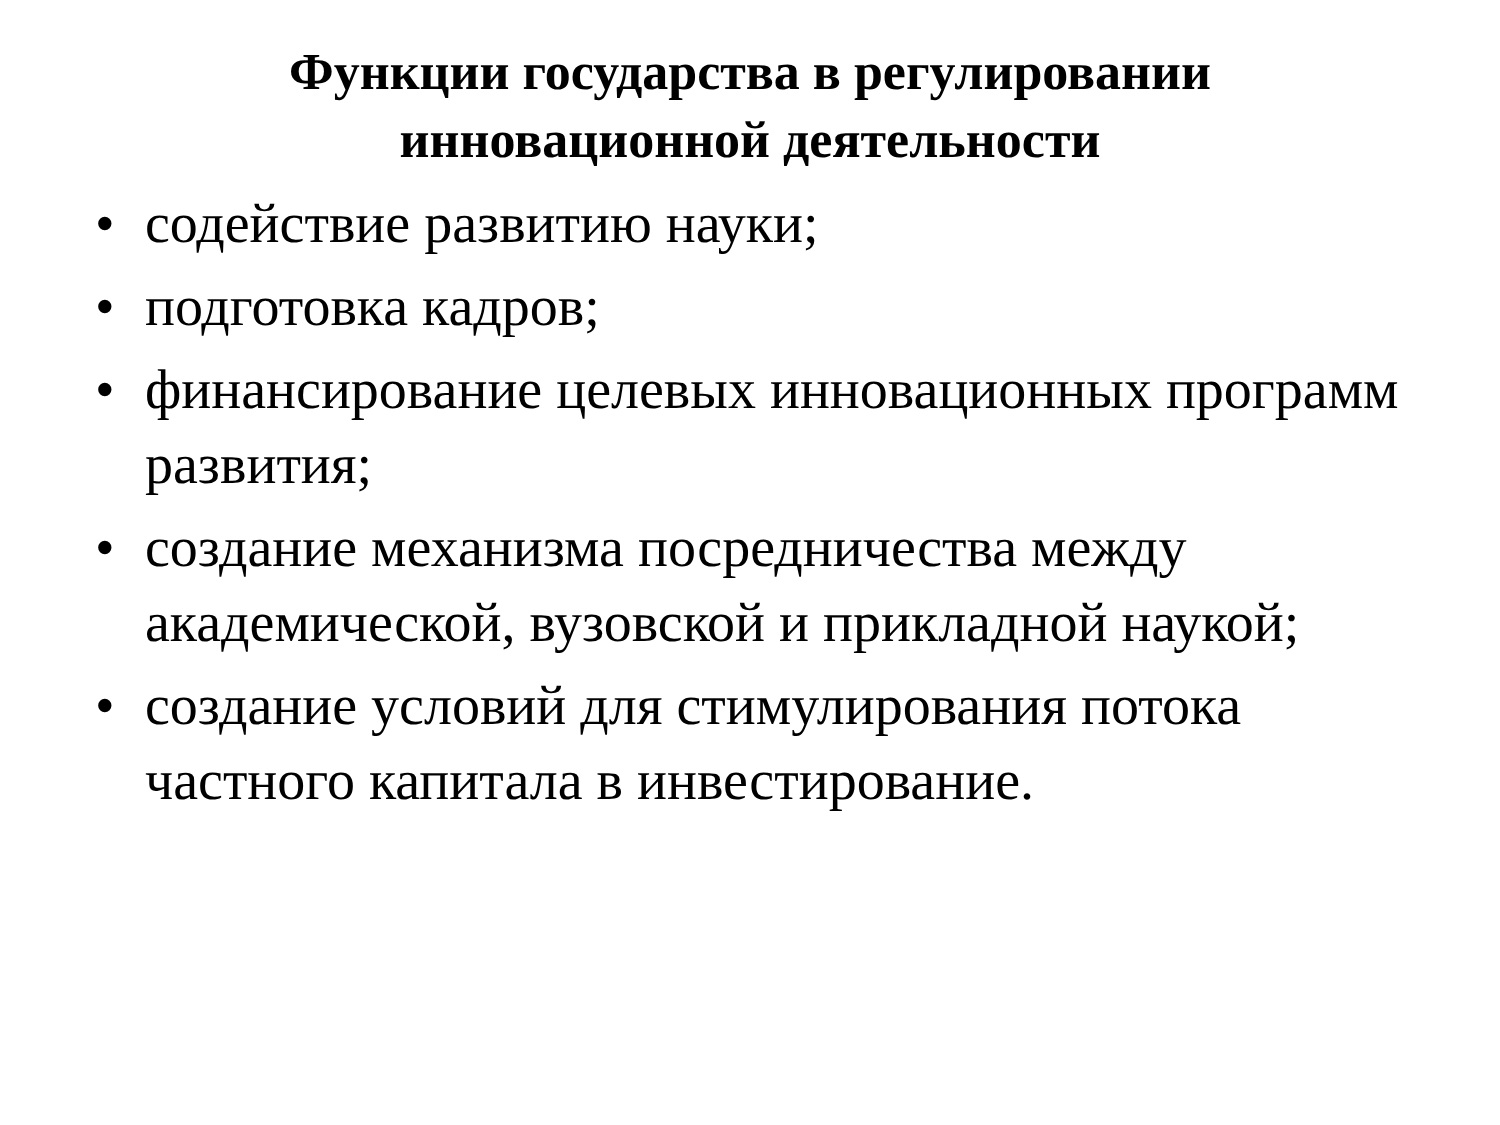Функции государства в регулировании
инновационной деятельности
• содействие развитию науки;
• подготовка кадров;
• финансирование целевых инновационных программ развития;
• создание механизма посредничества между академической, вузовской и прикладной наукой;
• создание условий для стимулирования потока частного капитала в инвестирование.